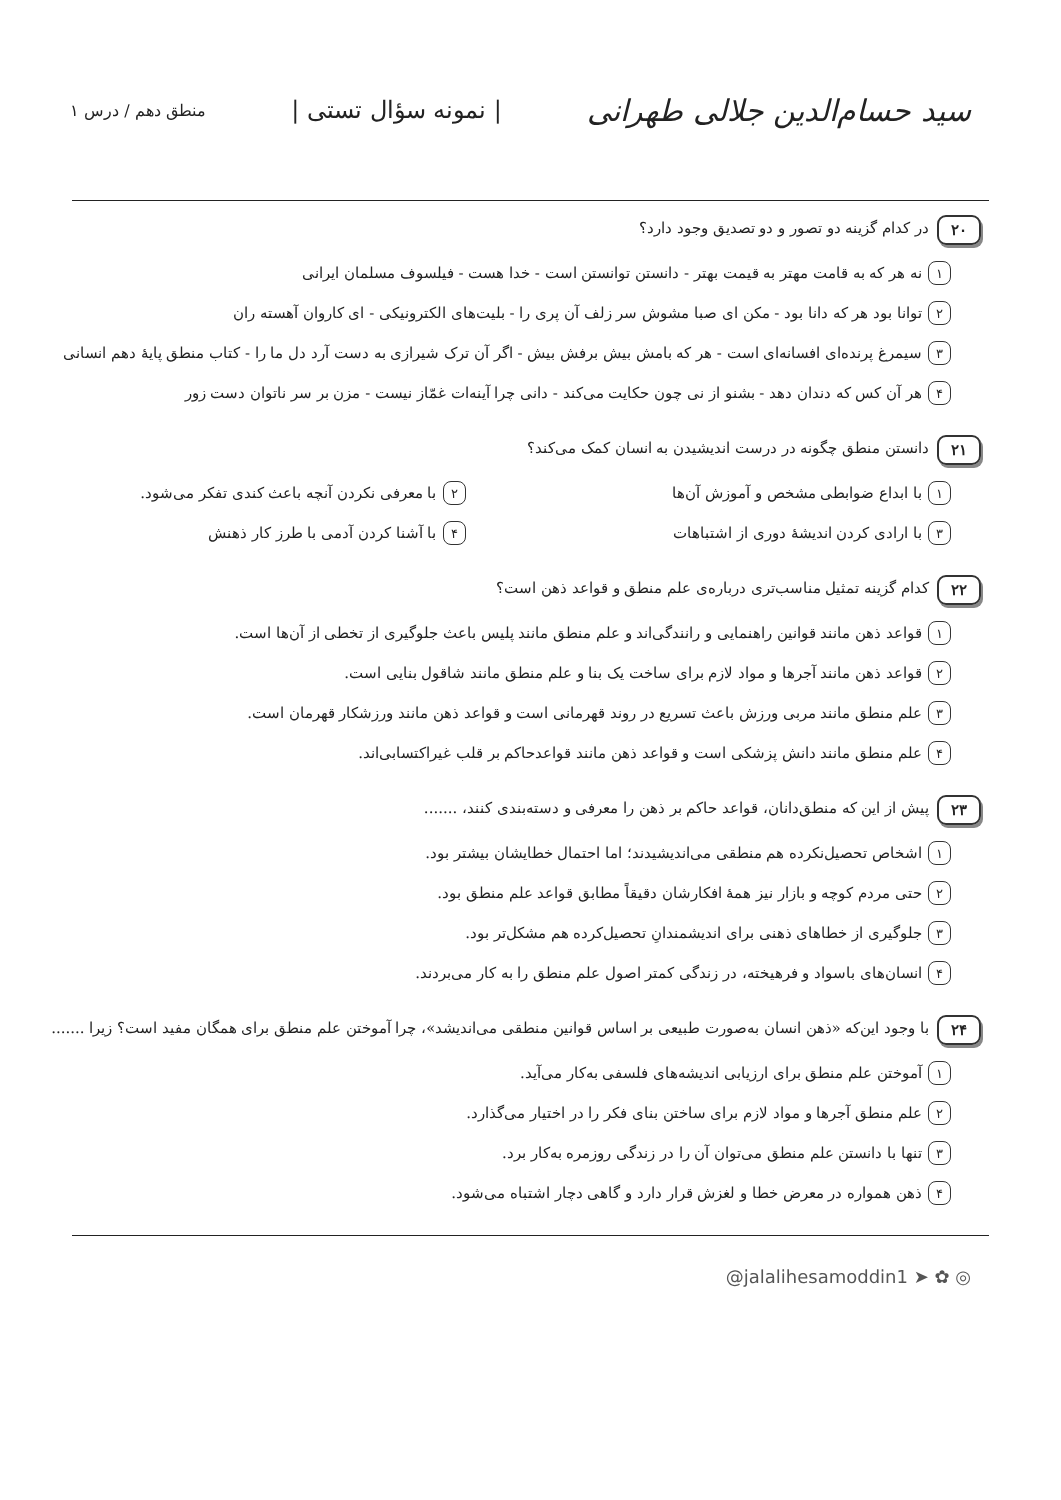سید حسام‌الدین جلالی طهرانی | نمونه سؤال تستی | منطق دهم / درس ۱
۲۰ در کدام گزینه دو تصور و دو تصدیق وجود دارد؟
۱ نه هر که به قامت مهتر به قیمت بهتر - دانستن توانستن است - خدا هست - فیلسوف مسلمان ایرانی
۲ توانا بود هر که دانا بود - مکن ای صبا مشوش سر زلف آن پری را - بلیت‌های الکترونیکی - ای کاروان آهسته ران
۳ سیمرغ پرنده‌ای افسانه‌ای است - هر که بامش بیش برفش بیش - اگر آن ترک شیرازی به دست آرد دل ما را - کتاب منطق پایهٔ دهم انسانی
۴ هر آن کس که دندان دهد - بشنو از نی چون حکایت می‌کند - دانی چرا آینه‌ات غمّاز نیست - مزن بر سر ناتوان دست زور
۲۱ دانستن منطق چگونه در درست اندیشیدن به انسان کمک می‌کند؟
۱ با ابداع ضوابطی مشخص و آموزش آن‌ها
۲ با معرفی نکردن آنچه باعث کندی تفکر می‌شود.
۳ با ارادی کردن اندیشهٔ دوری از اشتباهات
۴ با آشنا کردن آدمی با طرز کار ذهنش
۲۲ کدام گزینه تمثیل مناسب‌تری درباره‌ی علم منطق و قواعد ذهن است؟
۱ قواعد ذهن مانند قوانین راهنمایی و رانندگی‌اند و علم منطق مانند پلیس باعث جلوگیری از تخطی از آن‌ها است.
۲ قواعد ذهن مانند آجرها و مواد لازم برای ساخت یک بنا و علم منطق مانند شاقول بنایی است.
۳ علم منطق مانند مربی ورزش باعث تسریع در روند قهرمانی است و قواعد ذهن مانند ورزشکار قهرمان است.
۴ علم منطق مانند دانش پزشکی است و قواعد ذهن مانند قواعدحاکم بر قلب غیراکتسابی‌اند.
۲۳ پیش از این که منطق‌دانان، قواعد حاکم بر ذهن را معرفی و دسته‌بندی کنند، .......
۱ اشخاص تحصیل‌نکرده هم منطقی می‌اندیشیدند؛ اما احتمال خطایشان بیشتر بود.
۲ حتی مردم کوچه و بازار نیز همهٔ افکارشان دقیقاً مطابق قواعد علم منطق بود.
۳ جلوگیری از خطاهای ذهنی برای اندیشمندانِ تحصیل‌کرده هم مشکل‌تر بود.
۴ انسان‌های باسواد و فرهیخته، در زندگی کمتر اصول علم منطق را به کار می‌بردند.
۲۴ با وجود این‌که «ذهن انسان به‌صورت طبیعی بر اساس قوانین منطقی می‌اندیشد»، چرا آموختن علم منطق برای همگان مفید است؟ زیرا .......
۱ آموختن علم منطق برای ارزیابی اندیشه‌های فلسفی به‌کار می‌آید.
۲ علم منطق آجرها و مواد لازم برای ساختن بنای فکر را در اختیار می‌گذارد.
۳ تنها با دانستن علم منطق می‌توان آن را در زندگی روزمره به‌کار برد.
۴ ذهن همواره در معرض خطا و لغزش قرار دارد و گاهی دچار اشتباه می‌شود.
@jalalihesamoddin1 ➤ ✿ ◎